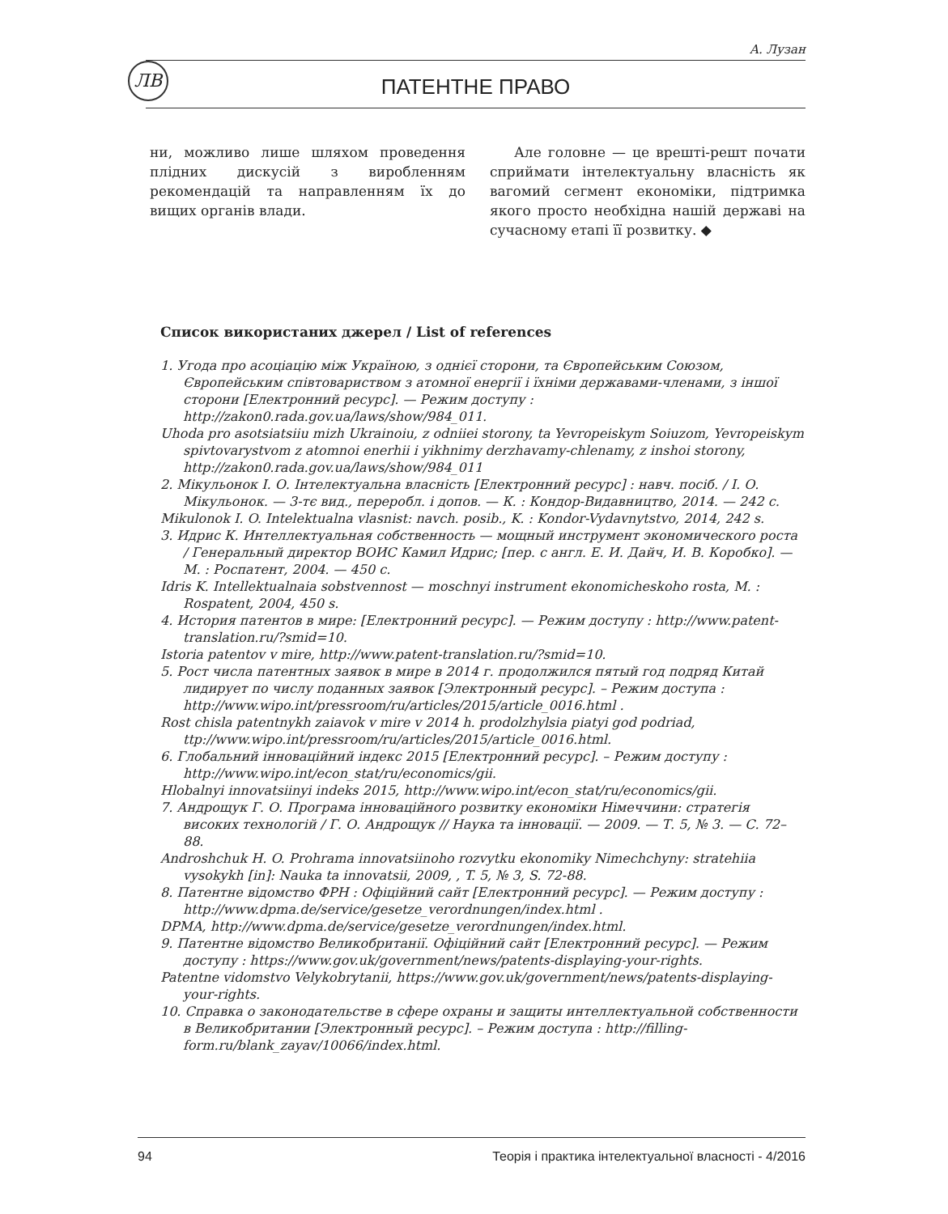А. Лузан
ЛВ
ПАТЕНТНЕ ПРАВО
ни, можливо лише шляхом проведення плідних дискусій з виробленням рекомендацій та направленням їх до вищих органів влади.
Але головне — це врешті-решт почати сприймати інтелектуальну власність як вагомий сегмент економіки, підтримка якого просто необхідна нашій державі на сучасному етапі її розвитку. ◆
Список використаних джерел / List of references
1. Угода про асоціацію між Україною, з однієї сторони, та Європейським Союзом, Європейським співтовариством з атомної енергії і їхніми державами-членами, з іншої сторони [Електронний ресурс]. — Режим доступу : http://zakon0.rada.gov.ua/laws/show/984_011.
Uhoda pro asotsiatsiiu mizh Ukrainoiu, z odniiei storony, ta Yevropeiskym Soiuzom, Yevropeiskym spivtovarystvom z atomnoi enerhii i yikhnimy derzhavamy-chlenamy, z inshoi storony, http://zakon0.rada.gov.ua/laws/show/984_011
2. Мікульонок І. О. Інтелектуальна власність [Електронний ресурс] : навч. посіб. / І. О. Мікульонок. — 3-тє вид., переробл. і допов. — К. : Кондор-Видавництво, 2014. — 242 с.
Mikulonok I. O. Intelektualna vlasnist: navch. posib., K. : Kondor-Vydavnytstvo, 2014, 242 s.
3. Идрис К. Интеллектуальная собственность — мощный инструмент экономического роста / Генеральный директор ВОИС Камил Идрис; [пер. с англ. Е. И. Дайч, И. В. Коробко]. — М. : Роспатент, 2004. — 450 с.
Idris K. Intellektualnaia sobstvennost — moschnyi instrument ekonomicheskoho rosta, M. : Rospatent, 2004, 450 s.
4. История патентов в мире: [Електронний ресурс]. — Режим доступу : http://www.patent-translation.ru/?smid=10.
Istoria patentov v mire, http://www.patent-translation.ru/?smid=10.
5. Рост числа патентных заявок в мире в 2014 г. продолжился пятый год подряд Китай лидирует по числу поданных заявок [Электронный ресурс]. – Режим доступа : http://www.wipo.int/pressroom/ru/articles/2015/article_0016.html .
Rost chisla patentnykh zaiavok v mire v 2014 h. prodolzhylsia piatyi god podriad, ttp://www.wipo.int/pressroom/ru/articles/2015/article_0016.html.
6. Глобальний інноваційний індекс 2015 [Електронний ресурс]. – Режим доступу : http://www.wipo.int/econ_stat/ru/economics/gii.
Hlobalnyi innovatsiinyi indeks 2015, http://www.wipo.int/econ_stat/ru/economics/gii.
7. Андрощук Г. О. Програма інноваційного розвитку економіки Німеччини: стратегія високих технологій / Г. О. Андрощук // Наука та інновації. — 2009. — Т. 5, № 3. — С. 72–88.
Androshchuk H. O. Prohrama innovatsiinoho rozvytku ekonomiky Nimechchyny: stratehiia vysokykh [in]: Nauka ta innovatsii, 2009, , T. 5, № 3, S. 72-88.
8. Патентне відомство ФРН : Офіційний сайт [Електронний ресурс]. — Режим доступу : http://www.dpma.de/service/gesetze_verordnungen/index.html .
DPMA, http://www.dpma.de/service/gesetze_verordnungen/index.html.
9. Патентне відомство Великобританії. Офіційний сайт [Електронний ресурс]. — Режим доступу : https://www.gov.uk/government/news/patents-displaying-your-rights.
Patentne vidomstvo Velykobrytanii, https://www.gov.uk/government/news/patents-displaying-your-rights.
10. Справка о законодательстве в сфере охраны и защиты интеллектуальной собственности в Великобритании [Электронный ресурс]. – Режим доступа : http://filling-form.ru/blank_zayav/10066/index.html.
94 Теорія і практика інтелектуальної власності - 4/2016